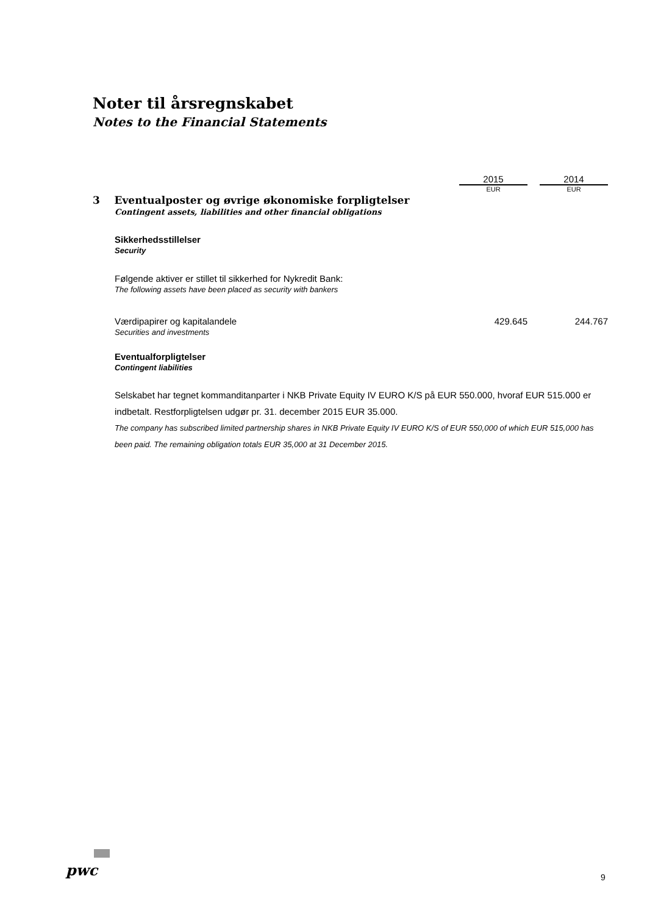Noter til årsregnskabet
Notes to the Financial Statements
| | 2015 | | 2014 |
| | EUR | | EUR |
| 3 Eventualposter og øvrige økonomiske forpligtelser Contingent assets, liabilities and other financial obligations | | | |
| Sikkerhedsstillelser Security | | | |
| Følgende aktiver er stillet til sikkerhed for Nykredit Bank: The following assets have been placed as security with bankers | | | |
| Værdipapirer og kapitalandele Securities and investments | 429.645 | | 244.767 |
| Eventualforpligtelser Contingent liabilities | | | |
Selskabet har tegnet kommanditanparter i NKB Private Equity IV EURO K/S på EUR 550.000, hvoraf EUR 515.000 er indbetalt. Restforpligtelsen udgør pr. 31. december 2015 EUR 35.000.
The company has subscribed limited partnership shares in NKB Private Equity IV EURO K/S of EUR 550,000 of which EUR 515,000 has been paid. The remaining obligation totals EUR 35,000 at 31 December 2015.
pwc 9